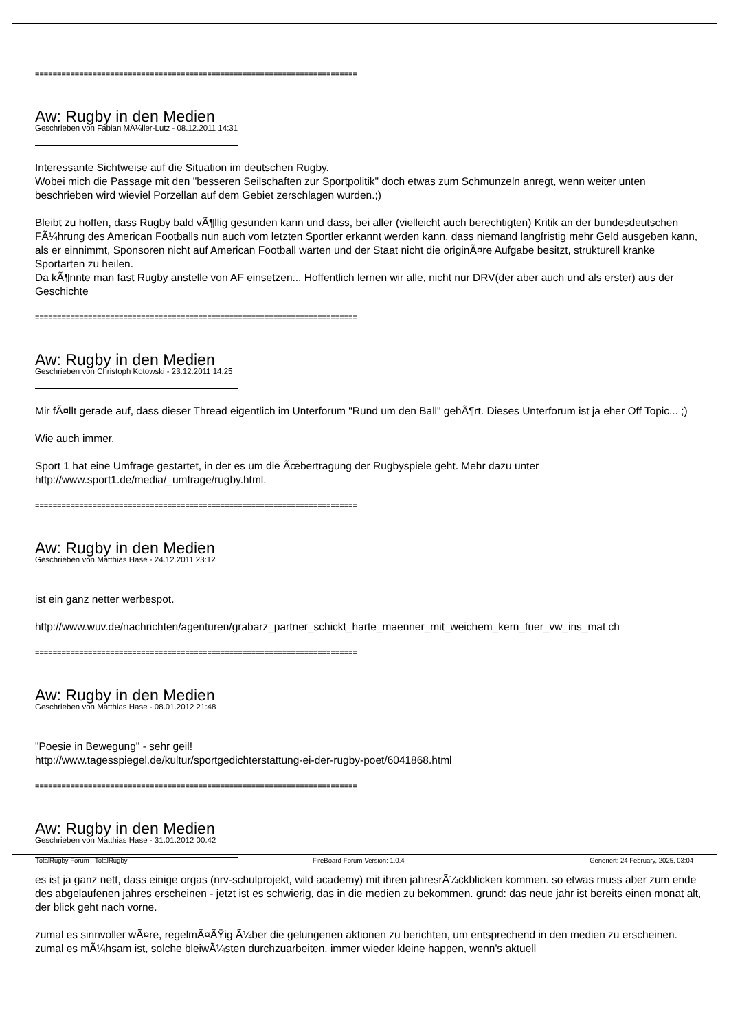=========================================================================
Aw: Rugby in den Medien
Geschrieben von Fabian MÃ¼ller-Lutz - 08.12.2011 14:31
Interessante Sichtweise auf die Situation im deutschen Rugby.
Wobei mich die Passage mit den "besseren Seilschaften zur Sportpolitik" doch etwas zum Schmunzeln anregt, wenn weiter unten beschrieben wird wieviel Porzellan auf dem Gebiet zerschlagen wurden.;)
Bleibt zu hoffen, dass Rugby bald vÃ¶llig gesunden kann und dass, bei aller (vielleicht auch berechtigten) Kritik an der bundesdeutschen FÃ¼hrung des American Footballs nun auch vom letzten Sportler erkannt werden kann, dass niemand langfristig mehr Geld ausgeben kann, als er einnimmt, Sponsoren nicht auf American Football warten und der Staat nicht die originÃ¤re Aufgabe besitzt, strukturell kranke Sportarten zu heilen.
Da kÃ¶nnte man fast Rugby anstelle von AF einsetzen... Hoffentlich lernen wir alle, nicht nur DRV(der aber auch und als erster) aus der Geschichte
=========================================================================
Aw: Rugby in den Medien
Geschrieben von Christoph Kotowski - 23.12.2011 14:25
Mir fÃ¤llt gerade auf, dass dieser Thread eigentlich im Unterforum "Rund um den Ball" gehÃ¶rt. Dieses Unterforum ist ja eher Off Topic... ;)
Wie auch immer.
Sport 1 hat eine Umfrage gestartet, in der es um die Ãœbertragung der Rugbyspiele geht. Mehr dazu unter http://www.sport1.de/media/_umfrage/rugby.html.
=========================================================================
Aw: Rugby in den Medien
Geschrieben von Matthias Hase - 24.12.2011 23:12
ist ein ganz netter werbespot.
http://www.wuv.de/nachrichten/agenturen/grabarz_partner_schickt_harte_maenner_mit_weichem_kern_fuer_vw_ins_mat ch
=========================================================================
Aw: Rugby in den Medien
Geschrieben von Matthias Hase - 08.01.2012 21:48
"Poesie in Bewegung" - sehr geil!
http://www.tagesspiegel.de/kultur/sportgedichterstattung-ei-der-rugby-poet/6041868.html
=========================================================================
Aw: Rugby in den Medien
Geschrieben von Matthias Hase - 31.01.2012 00:42
es ist ja ganz nett, dass einige orgas (nrv-schulprojekt, wild academy) mit ihren jahresrÃ¼ckblicken kommen. so etwas muss aber zum ende des abgelaufenen jahres erscheinen - jetzt ist es schwierig, das in die medien zu bekommen. grund: das neue jahr ist bereits einen monat alt, der blick geht nach vorne.
zumal es sinnvoller wÃ¤re, regelmÃ¤ÃŸig Ã¼ber die gelungenen aktionen zu berichten, um entsprechend in den medien zu erscheinen. zumal es mÃ¼hsam ist, solche bleiwÃ¼sten durchzuarbeiten. immer wieder kleine happen, wenn's aktuell
TotalRugby Forum - TotalRugby FireBoard-Forum-Version: 1.0.4 Generiert: 24 February, 2025, 03:04